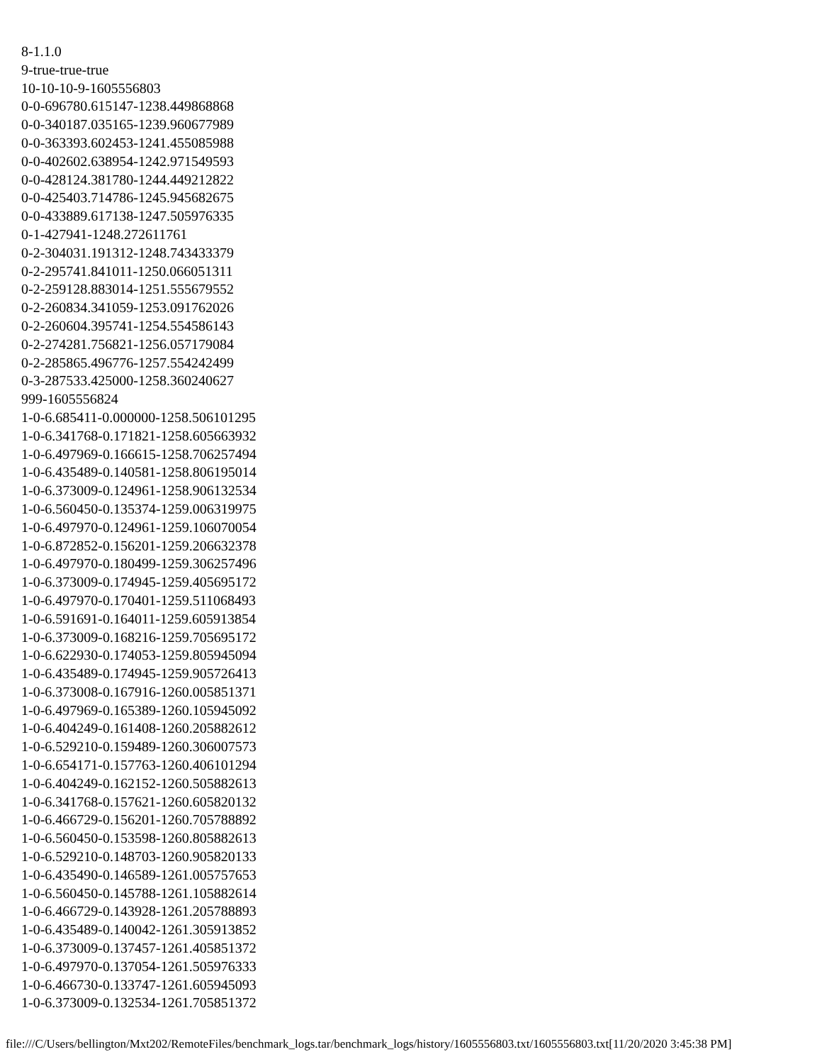8-1.1.0
9-true-true-true
10-10-10-9-1605556803
0-0-696780.615147-1238.449868868
0-0-340187.035165-1239.960677989
0-0-363393.602453-1241.455085988
0-0-402602.638954-1242.971549593
0-0-428124.381780-1244.449212822
0-0-425403.714786-1245.945682675
0-0-433889.617138-1247.505976335
0-1-427941-1248.272611761
0-2-304031.191312-1248.743433379
0-2-295741.841011-1250.066051311
0-2-259128.883014-1251.555679552
0-2-260834.341059-1253.091762026
0-2-260604.395741-1254.554586143
0-2-274281.756821-1256.057179084
0-2-285865.496776-1257.554242499
0-3-287533.425000-1258.360240627
999-1605556824
1-0-6.685411-0.000000-1258.506101295
1-0-6.341768-0.171821-1258.605663932
1-0-6.497969-0.166615-1258.706257494
1-0-6.435489-0.140581-1258.806195014
1-0-6.373009-0.124961-1258.906132534
1-0-6.560450-0.135374-1259.006319975
1-0-6.497970-0.124961-1259.106070054
1-0-6.872852-0.156201-1259.206632378
1-0-6.497970-0.180499-1259.306257496
1-0-6.373009-0.174945-1259.405695172
1-0-6.497970-0.170401-1259.511068493
1-0-6.591691-0.164011-1259.605913854
1-0-6.373009-0.168216-1259.705695172
1-0-6.622930-0.174053-1259.805945094
1-0-6.435489-0.174945-1259.905726413
1-0-6.373008-0.167916-1260.005851371
1-0-6.497969-0.165389-1260.105945092
1-0-6.404249-0.161408-1260.205882612
1-0-6.529210-0.159489-1260.306007573
1-0-6.654171-0.157763-1260.406101294
1-0-6.404249-0.162152-1260.505882613
1-0-6.341768-0.157621-1260.605820132
1-0-6.466729-0.156201-1260.705788892
1-0-6.560450-0.153598-1260.805882613
1-0-6.529210-0.148703-1260.905820133
1-0-6.435490-0.146589-1261.005757653
1-0-6.560450-0.145788-1261.105882614
1-0-6.466729-0.143928-1261.205788893
1-0-6.435489-0.140042-1261.305913852
1-0-6.373009-0.137457-1261.405851372
1-0-6.497970-0.137054-1261.505976333
1-0-6.466730-0.133747-1261.605945093
1-0-6.373009-0.132534-1261.705851372
file:///C/Users/bellington/Mxt202/RemoteFiles/benchmark_logs.tar/benchmark_logs/history/1605556803.txt/1605556803.txt[11/20/2020 3:45:38 PM]